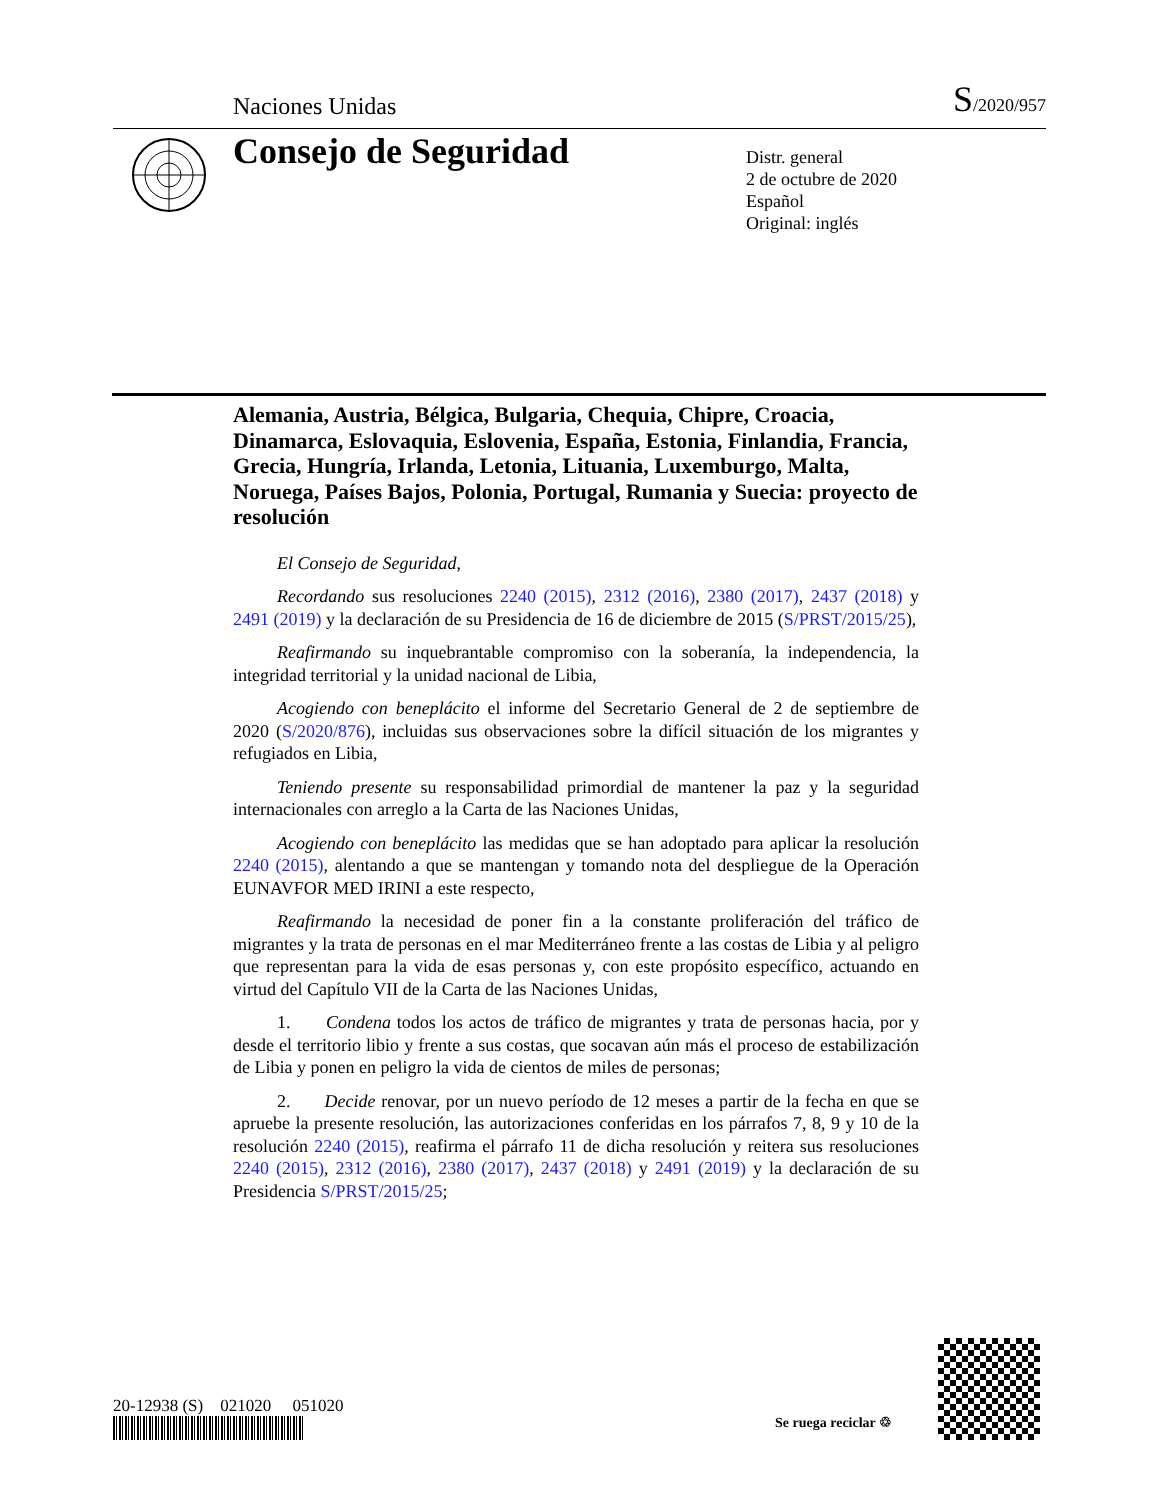Naciones Unidas S/2020/957
Consejo de Seguridad
Distr. general
2 de octubre de 2020
Español
Original: inglés
Alemania, Austria, Bélgica, Bulgaria, Chequia, Chipre, Croacia, Dinamarca, Eslovaquia, Eslovenia, España, Estonia, Finlandia, Francia, Grecia, Hungría, Irlanda, Letonia, Lituania, Luxemburgo, Malta, Noruega, Países Bajos, Polonia, Portugal, Rumania y Suecia: proyecto de resolución
El Consejo de Seguridad,
Recordando sus resoluciones 2240 (2015), 2312 (2016), 2380 (2017), 2437 (2018) y 2491 (2019) y la declaración de su Presidencia de 16 de diciembre de 2015 (S/PRST/2015/25),
Reafirmando su inquebrantable compromiso con la soberanía, la independencia, la integridad territorial y la unidad nacional de Libia,
Acogiendo con beneplácito el informe del Secretario General de 2 de septiembre de 2020 (S/2020/876), incluidas sus observaciones sobre la difícil situación de los migrantes y refugiados en Libia,
Teniendo presente su responsabilidad primordial de mantener la paz y la seguridad internacionales con arreglo a la Carta de las Naciones Unidas,
Acogiendo con beneplácito las medidas que se han adoptado para aplicar la resolución 2240 (2015), alentando a que se mantengan y tomando nota del despliegue de la Operación EUNAVFOR MED IRINI a este respecto,
Reafirmando la necesidad de poner fin a la constante proliferación del tráfico de migrantes y la trata de personas en el mar Mediterráneo frente a las costas de Libia y al peligro que representan para la vida de esas personas y, con este propósito específico, actuando en virtud del Capítulo VII de la Carta de las Naciones Unidas,
1. Condena todos los actos de tráfico de migrantes y trata de personas hacia, por y desde el territorio libio y frente a sus costas, que socavan aún más el proceso de estabilización de Libia y ponen en peligro la vida de cientos de miles de personas;
2. Decide renovar, por un nuevo período de 12 meses a partir de la fecha en que se apruebe la presente resolución, las autorizaciones conferidas en los párrafos 7, 8, 9 y 10 de la resolución 2240 (2015), reafirma el párrafo 11 de dicha resolución y reitera sus resoluciones 2240 (2015), 2312 (2016), 2380 (2017), 2437 (2018) y 2491 (2019) y la declaración de su Presidencia S/PRST/2015/25;
20-12938 (S) 021020 051020
Se ruega reciclar ♲